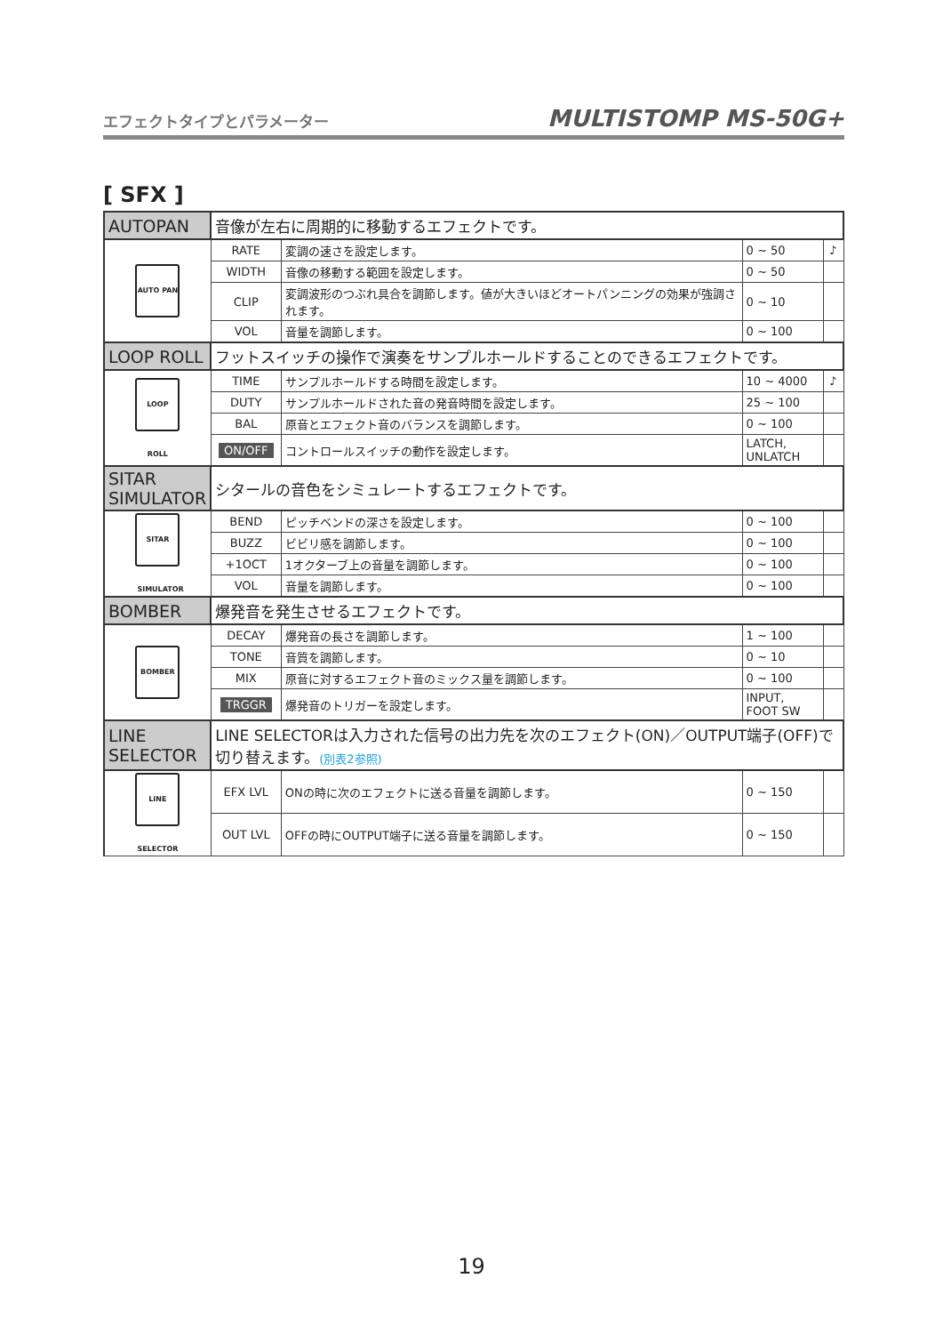エフェクトタイプとパラメーター MULTISTOMP MS-50G+
[ SFX ]
| AUTOPAN | 音像が左右に周期的に移動するエフェクトです。 | | | |
| AUTO PAN | RATE | 変調の速さを設定します。 | 0 ~ 50 | ♪ |
| | WIDTH | 音像の移動する範囲を設定します。 | 0 ~ 50 | |
| | CLIP | 変調波形のつぶれ具合を調節します。値が大きいほどオートパンニングの効果が強調されます。 | 0 ~ 10 | |
| | VOL | 音量を調節します。 | 0 ~ 100 | |
| LOOP ROLL | フットスイッチの操作で演奏をサンプルホールドすることのできるエフェクトです。 | | | |
| LOOP ROLL | TIME | サンプルホールドする時間を設定します。 | 10 ~ 4000 | ♪ |
| | DUTY | サンプルホールドされた音の発音時間を設定します。 | 25 ~ 100 | |
| | BAL | 原音とエフェクト音のバランスを調節します。 | 0 ~ 100 | |
| | ON/OFF | コントロールスイッチの動作を設定します。 | LATCH, UNLATCH | |
| SITAR SIMULATOR | シタールの音色をシミュレートするエフェクトです。 | | | |
| SITAR SIMULATOR | BEND | ピッチベンドの深さを設定します。 | 0 ~ 100 | |
| | BUZZ | ビビリ感を調節します。 | 0 ~ 100 | |
| | +1OCT | 1オクターブ上の音量を調節します。 | 0 ~ 100 | |
| | VOL | 音量を調節します。 | 0 ~ 100 | |
| BOMBER | 爆発音を発生させるエフェクトです。 | | | |
| BOMBER | DECAY | 爆発音の長さを調節します。 | 1 ~ 100 | |
| | TONE | 音質を調節します。 | 0 ~ 10 | |
| | MIX | 原音に対するエフェクト音のミックス量を調節します。 | 0 ~ 100 | |
| | TRGGR | 爆発音のトリガーを設定します。 | INPUT, FOOT SW | |
| LINE SELECTOR | LINE SELECTORは入力された信号の出力先を次のエフェクト(ON)／OUTPUT端子(OFF)で切り替えます。 (別表2参照) | | | |
| LINE SELECTOR | EFX LVL | ONの時に次のエフェクトに送る音量を調節します。 | 0 ~ 150 | |
| | OUT LVL | OFFの時にOUTPUT端子に送る音量を調節します。 | 0 ~ 150 | |
19